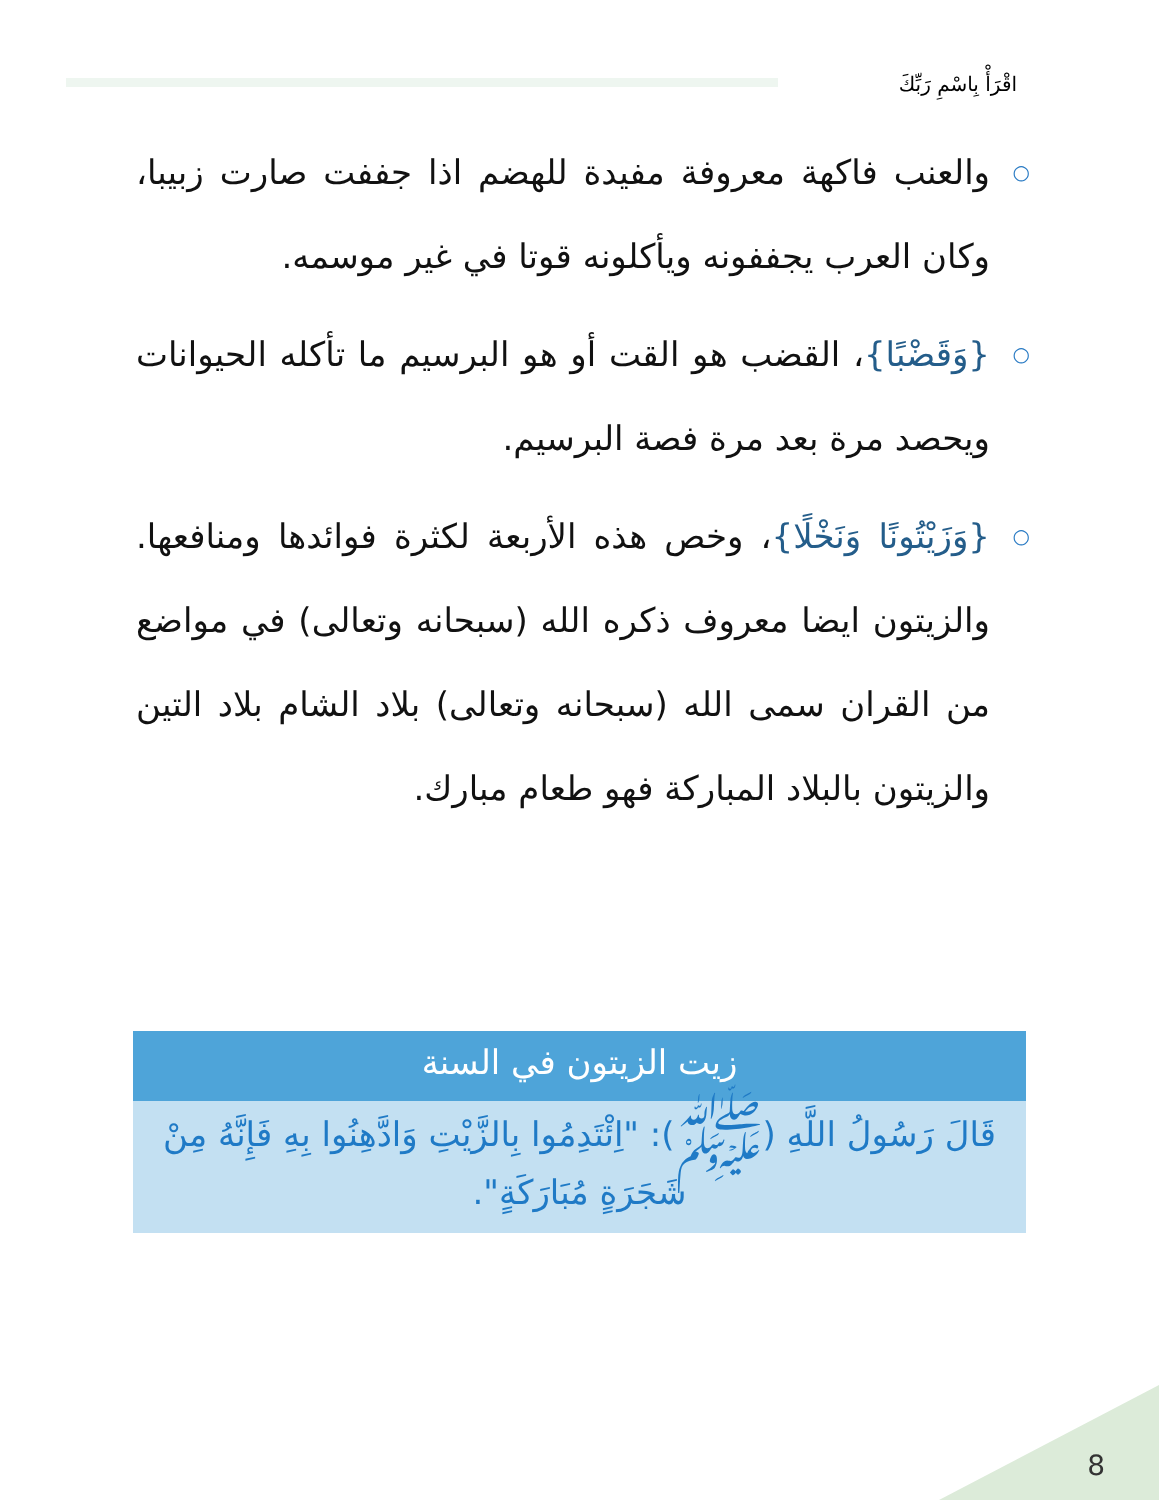اقْرَأْ بِاسْمِ رَبِّكَ
○ والعنب فاكهة معروفة مفيدة للهضم اذا جففت صارت زبيبا، وكان العرب يجففونه ويأكلونه قوتا في غير موسمه.
○ {وَقَضْبًا}، القضب هو القت أو هو البرسيم ما تأكله الحيوانات ويحصد مرة بعد مرة فصة البرسيم.
○ {وَزَيْتُونًا وَنَخْلًا}، وخص هذه الأربعة لكثرة فوائدها ومنافعها. والزيتون ايضا معروف ذكره الله (سبحانه وتعالى) في مواضع من القران سمى الله (سبحانه وتعالى) بلاد الشام بلاد التين والزيتون بالبلاد المباركة فهو طعام مبارك.
زيت الزيتون في السنة
قَالَ رَسُولُ اللَّهِ (ﷺ): "اِئْتَدِمُوا بِالزَّيْتِ وَادَّهِنُوا بِهِ فَإِنَّهُ مِنْ شَجَرَةٍ مُبَارَكَةٍ".
8